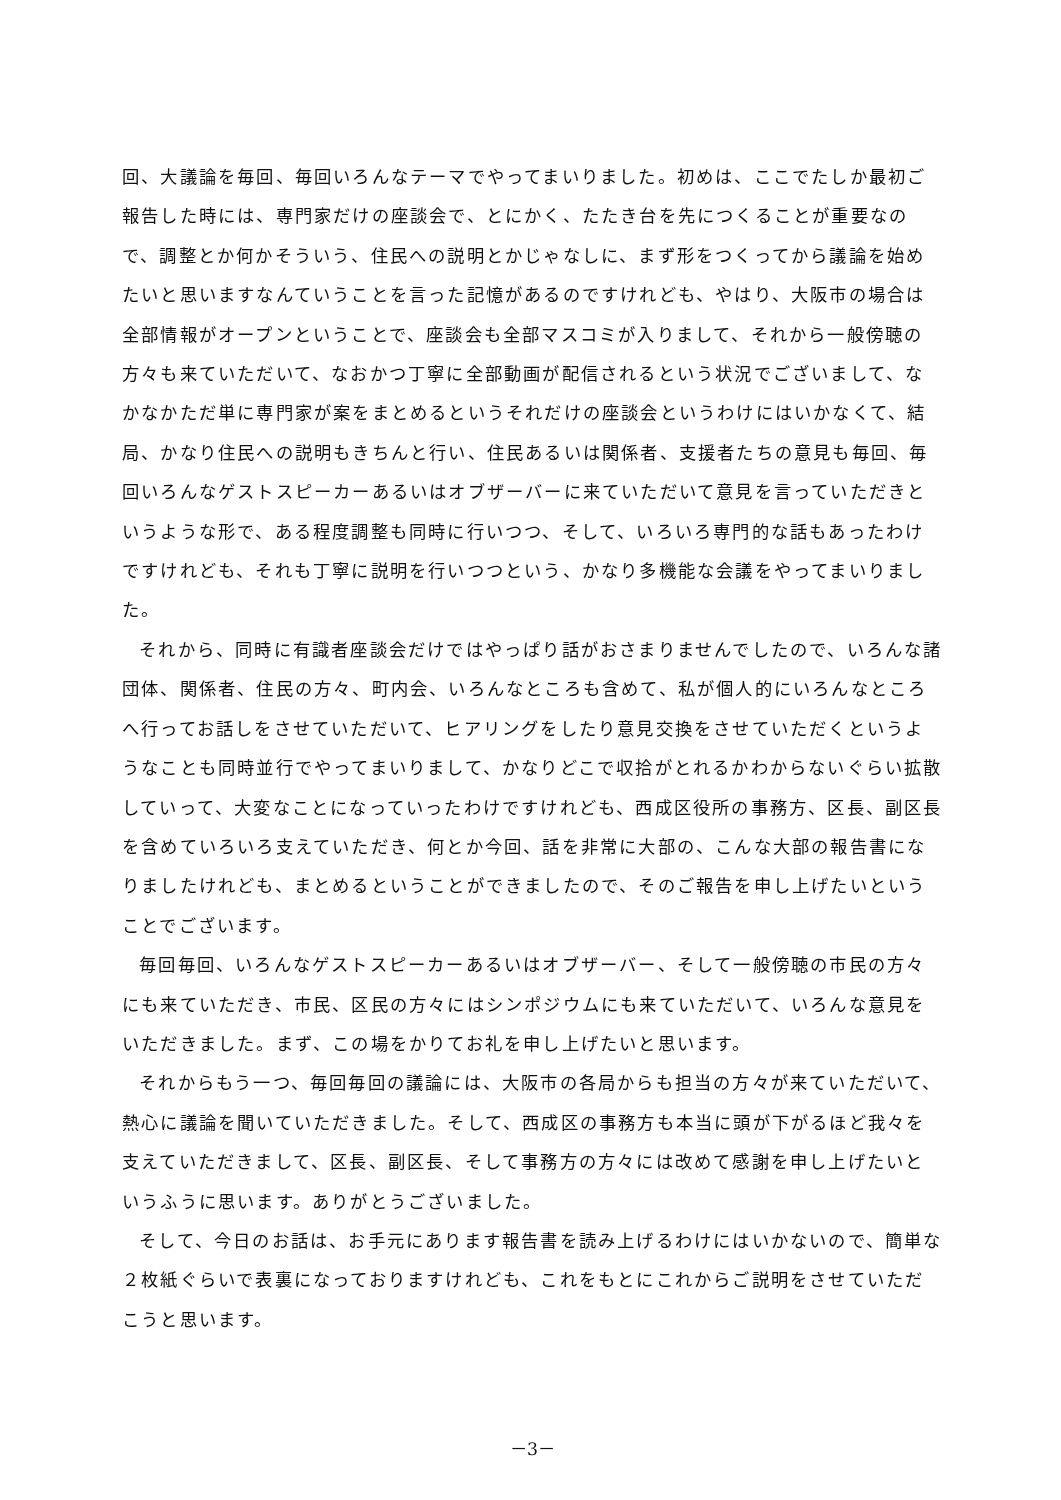回、大議論を毎回、毎回いろんなテーマでやってまいりました。初めは、ここでたしか最初ご報告した時には、専門家だけの座談会で、とにかく、たたき台を先につくることが重要なので、調整とか何かそういう、住民への説明とかじゃなしに、まず形をつくってから議論を始めたいと思いますなんていうことを言った記憶があるのですけれども、やはり、大阪市の場合は全部情報がオープンということで、座談会も全部マスコミが入りまして、それから一般傍聴の方々も来ていただいて、なおかつ丁寧に全部動画が配信されるという状況でございまして、なかなかただ単に専門家が案をまとめるというそれだけの座談会というわけにはいかなくて、結局、かなり住民への説明もきちんと行い、住民あるいは関係者、支援者たちの意見も毎回、毎回いろんなゲストスピーカーあるいはオブザーバーに来ていただいて意見を言っていただきというような形で、ある程度調整も同時に行いつつ、そして、いろいろ専門的な話もあったわけですけれども、それも丁寧に説明を行いつつという、かなり多機能な会議をやってまいりました。
それから、同時に有識者座談会だけではやっぱり話がおさまりませんでしたので、いろんな諸団体、関係者、住民の方々、町内会、いろんなところも含めて、私が個人的にいろんなところへ行ってお話しをさせていただいて、ヒアリングをしたり意見交換をさせていただくというようなことも同時並行でやってまいりまして、かなりどこで収拾がとれるかわからないぐらい拡散していって、大変なことになっていったわけですけれども、西成区役所の事務方、区長、副区長を含めていろいろ支えていただき、何とか今回、話を非常に大部の、こんな大部の報告書になりましたけれども、まとめるということができましたので、そのご報告を申し上げたいということでございます。
毎回毎回、いろんなゲストスピーカーあるいはオブザーバー、そして一般傍聴の市民の方々にも来ていただき、市民、区民の方々にはシンポジウムにも来ていただいて、いろんな意見をいただきました。まず、この場をかりてお礼を申し上げたいと思います。
それからもう一つ、毎回毎回の議論には、大阪市の各局からも担当の方々が来ていただいて、熱心に議論を聞いていただきました。そして、西成区の事務方も本当に頭が下がるほど我々を支えていただきまして、区長、副区長、そして事務方の方々には改めて感謝を申し上げたいというふうに思います。ありがとうございました。
そして、今日のお話は、お手元にあります報告書を読み上げるわけにはいかないので、簡単な２枚紙ぐらいで表裏になっておりますけれども、これをもとにこれからご説明をさせていただこうと思います。
－3－